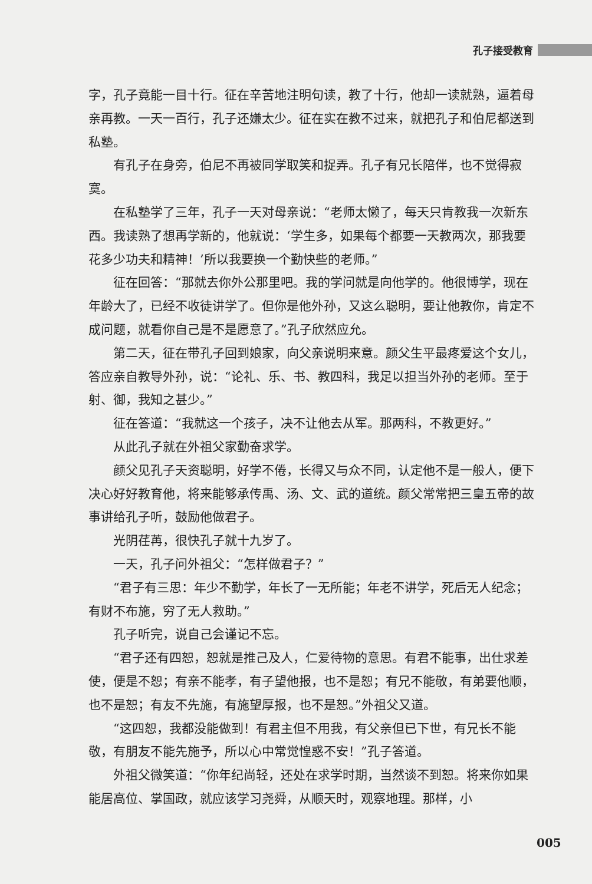孔子接受教育
字，孔子竟能一目十行。征在辛苦地注明句读，教了十行，他却一读就熟，逼着母亲再教。一天一百行，孔子还嫌太少。征在实在教不过来，就把孔子和伯尼都送到私塾。
有孔子在身旁，伯尼不再被同学取笑和捉弄。孔子有兄长陪伴，也不觉得寂寞。
在私塾学了三年，孔子一天对母亲说：“老师太懒了，每天只肯教我一次新东西。我读熟了想再学新的，他就说：‘学生多，如果每个都要一天教两次，那我要花多少功夫和精神！’所以我要换一个勤快些的老师。”
征在回答：“那就去你外公那里吧。我的学问就是向他学的。他很博学，现在年龄大了，已经不收徒讲学了。但你是他外孙，又这么聪明，要让他教你，肯定不成问题，就看你自己是不是愿意了。”孔子欣然应允。
第二天，征在带孔子回到娘家，向父亲说明来意。颜父生平最疼爱这个女儿，答应亲自教导外孙，说：“论礼、乐、书、教四科，我足以担当外孙的老师。至于射、御，我知之甚少。”
征在答道：“我就这一个孩子，决不让他去从军。那两科，不教更好。”
从此孔子就在外祖父家勤奋求学。
颜父见孔子天资聪明，好学不倦，长得又与众不同，认定他不是一般人，便下决心好好教育他，将来能够承传禹、汤、文、武的道统。颜父常常把三皇五帝的故事讲给孔子听，鼓励他做君子。
光阴荏苒，很快孔子就十九岁了。
一天，孔子问外祖父：“怎样做君子？”
“君子有三思：年少不勤学，年长了一无所能；年老不讲学，死后无人纪念；有财不布施，穷了无人救助。”
孔子听完，说自己会谨记不忘。
“君子还有四恕，恕就是推己及人，仁爱待物的意思。有君不能事，出仕求差使，便是不恕；有亲不能孝，有子望他报，也不是恕；有兄不能敬，有弟要他顺，也不是恕；有友不先施，有施望厚报，也不是恕。”外祖父又道。
“这四恕，我都没能做到！有君主但不用我，有父亲但已下世，有兄长不能敬，有朋友不能先施予，所以心中常觉惶惑不安！”孔子答道。
外祖父微笑道：“你年纪尚轻，还处在求学时期，当然谈不到恕。将来你如果能居高位、掌国政，就应该学习尧舜，从顺天时，观察地理。那样，小
005